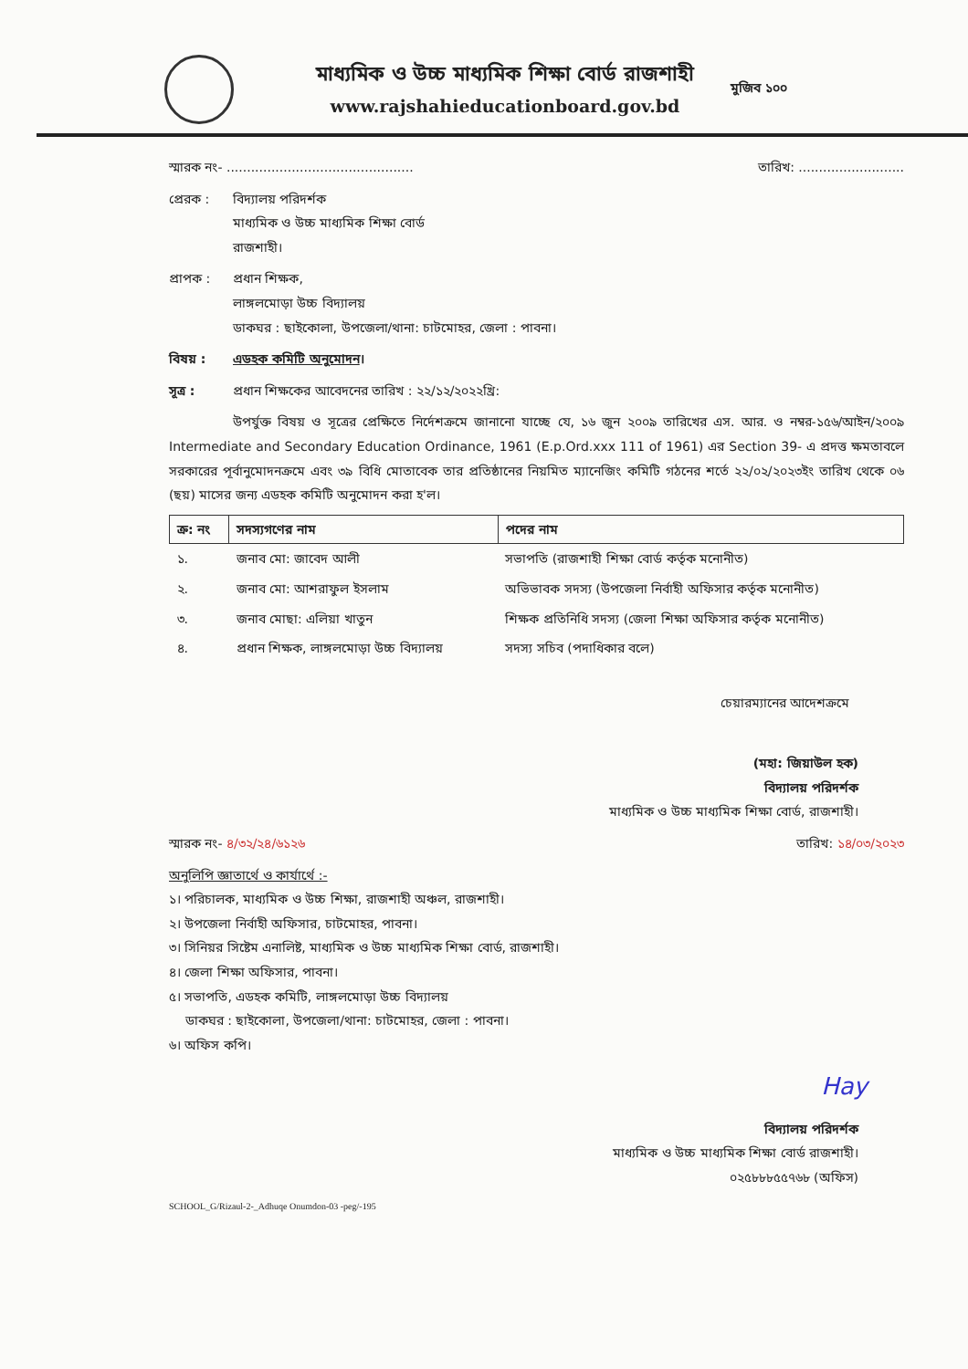মাধ্যমিক ও উচ্চ মাধ্যমিক শিক্ষা বোর্ড রাজশাহী
www.rajshahieducationboard.gov.bd
মুজিব ১০০
স্মারক নং- .............................................. তারিখ: ..........................
প্রেরক : বিদ্যালয় পরিদর্শক
মাধ্যমিক ও উচ্চ মাধ্যমিক শিক্ষা বোর্ড
রাজশাহী।
প্রাপক : প্রধান শিক্ষক,
লাঙ্গলমোড়া উচ্চ বিদ্যালয়
ডাকঘর : ছাইকোলা, উপজেলা/থানা: চাটমোহর, জেলা : পাবনা।
বিষয় : এডহক কমিটি অনুমোদন।
সূত্র : প্রধান শিক্ষকের আবেদনের তারিখ : ২২/১২/২০২২খ্রি:
উপর্যুক্ত বিষয় ও সূত্রের প্রেক্ষিতে নির্দেশক্রমে জানানো যাচ্ছে যে, ১৬ জুন ২০০৯ তারিখের এস. আর. ও নম্বর-১৫৬/আইন/২০০৯ Intermediate and Secondary Education Ordinance, 1961 (E.p.Ord.xxx 111 of 1961) এর Section 39- এ প্রদত্ত ক্ষমতাবলে সরকারের পূর্বানুমোদনক্রমে এবং ৩৯ বিধি মোতাবেক তার প্রতিষ্ঠানের নিয়মিত ম্যানেজিং কমিটি গঠনের শর্তে ২২/০২/২০২৩ইং তারিখ থেকে ০৬ (ছয়) মাসের জন্য এডহক কমিটি অনুমোদন করা হ'ল।
| ক্র: নং | সদস্যগণের নাম | পদের নাম |
| --- | --- | --- |
| ১. | জনাব মো: জাবেদ আলী | সভাপতি (রাজশাহী শিক্ষা বোর্ড কর্তৃক মনোনীত) |
| ২. | জনাব মো: আশরাফুল ইসলাম | অভিভাবক সদস্য (উপজেলা নির্বাহী অফিসার কর্তৃক মনোনীত) |
| ৩. | জনাব মোছা: এলিয়া খাতুন | শিক্ষক প্রতিনিধি সদস্য (জেলা শিক্ষা অফিসার কর্তৃক মনোনীত) |
| ৪. | প্রধান শিক্ষক, লাঙ্গলমোড়া উচ্চ বিদ্যালয় | সদস্য সচিব (পদাধিকার বলে) |
চেয়ারম্যানের আদেশক্রমে
(মহা: জিয়াউল হক)
বিদ্যালয় পরিদর্শক
মাধ্যমিক ও উচ্চ মাধ্যমিক শিক্ষা বোর্ড, রাজশাহী।
স্মারক নং- ৪/৩২/২৪/৬১২৬ তারিখ: ১৪/০৩/২০২৩
অনুলিপি জ্ঞাতার্থে ও কার্যার্থে :-
১। পরিচালক, মাধ্যমিক ও উচ্চ শিক্ষা, রাজশাহী অঞ্চল, রাজশাহী।
২। উপজেলা নির্বাহী অফিসার, চাটমোহর, পাবনা।
৩। সিনিয়র সিষ্টেম এনালিষ্ট, মাধ্যমিক ও উচ্চ মাধ্যমিক শিক্ষা বোর্ড, রাজশাহী।
৪। জেলা শিক্ষা অফিসার, পাবনা।
৫। সভাপতি, এডহক কমিটি, লাঙ্গলমোড়া উচ্চ বিদ্যালয়
ডাকঘর : ছাইকোলা, উপজেলা/থানা: চাটমোহর, জেলা : পাবনা।
৬। অফিস কপি।
Hay
বিদ্যালয় পরিদর্শক
মাধ্যমিক ও উচ্চ মাধ্যমিক শিক্ষা বোর্ড রাজশাহী।
০২৫৮৮৮৫৫৭৬৮ (অফিস)
SCHOOL_G/Rizaul-2-_Adhuqe Onumdon-03 -peg/-195